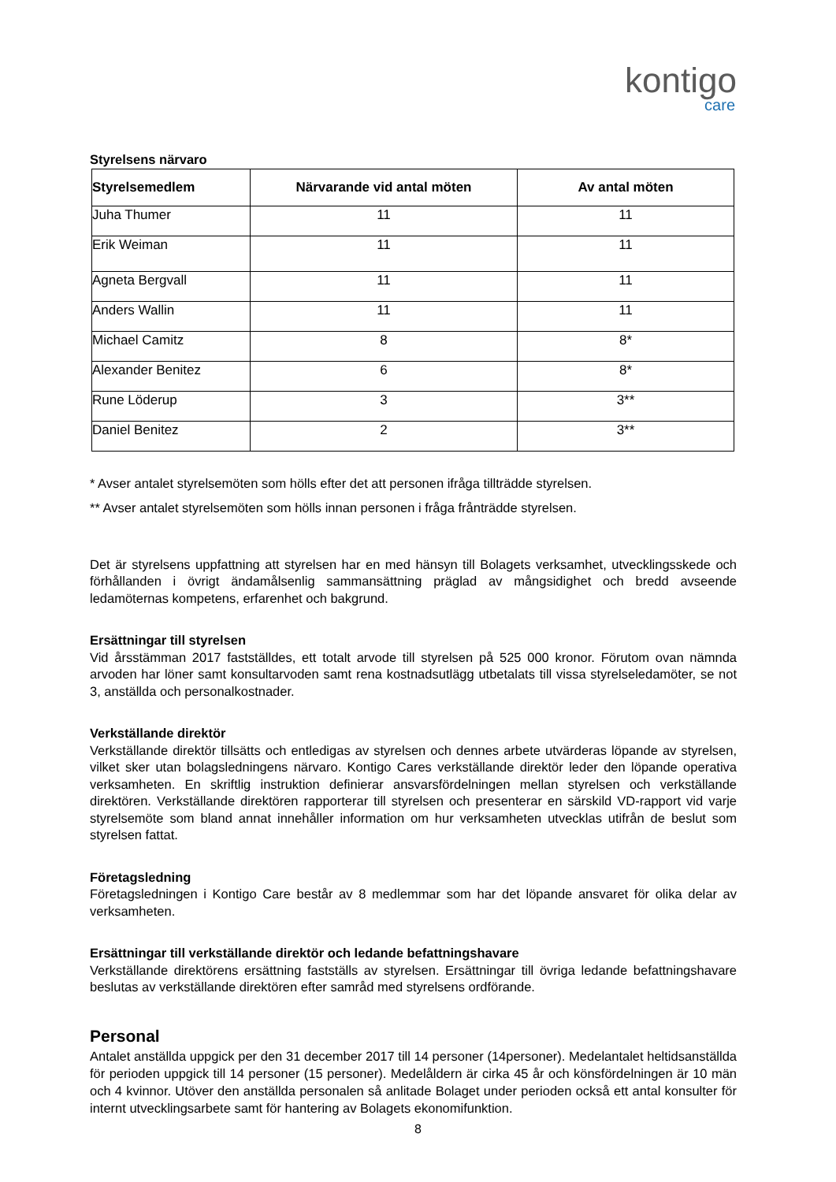kontigo
care
Styrelsens närvaro
| Styrelsemedlem | Närvarande vid antal möten | Av antal möten |
| --- | --- | --- |
| Juha Thumer | 11 | 11 |
| Erik Weiman | 11 | 11 |
| Agneta Bergvall | 11 | 11 |
| Anders Wallin | 11 | 11 |
| Michael Camitz | 8 | 8* |
| Alexander Benitez | 6 | 8* |
| Rune Löderup | 3 | 3** |
| Daniel Benitez | 2 | 3** |
* Avser antalet styrelsemöten som hölls efter det att personen ifråga tillträdde styrelsen.
** Avser antalet styrelsemöten som hölls innan personen i fråga frånträdde styrelsen.
Det är styrelsens uppfattning att styrelsen har en med hänsyn till Bolagets verksamhet, utvecklingsskede och förhållanden i övrigt ändamålsenlig sammansättning präglad av mångsidighet och bredd avseende ledamöternas kompetens, erfarenhet och bakgrund.
Ersättningar till styrelsen
Vid årsstämman 2017 fastställdes, ett totalt arvode till styrelsen på 525 000 kronor. Förutom ovan nämnda arvoden har löner samt konsultarvoden samt rena kostnadsutlägg utbetalats till vissa styrelseledamöter, se not 3, anställda och personalkostnader.
Verkställande direktör
Verkställande direktör tillsätts och entledigas av styrelsen och dennes arbete utvärderas löpande av styrelsen, vilket sker utan bolagsledningens närvaro. Kontigo Cares verkställande direktör leder den löpande operativa verksamheten. En skriftlig instruktion definierar ansvarsfördelningen mellan styrelsen och verkställande direktören. Verkställande direktören rapporterar till styrelsen och presenterar en särskild VD-rapport vid varje styrelsemöte som bland annat innehåller information om hur verksamheten utvecklas utifrån de beslut som styrelsen fattat.
Företagsledning
Företagsledningen i Kontigo Care består av 8 medlemmar som har det löpande ansvaret för olika delar av verksamheten.
Ersättningar till verkställande direktör och ledande befattningshavare
Verkställande direktörens ersättning fastställs av styrelsen. Ersättningar till övriga ledande befattningshavare beslutas av verkställande direktören efter samråd med styrelsens ordförande.
Personal
Antalet anställda uppgick per den 31 december 2017 till 14 personer (14personer). Medelantalet heltidsanställda för perioden uppgick till 14 personer (15 personer). Medelåldern är cirka 45 år och könsfördelningen är 10 män och 4 kvinnor. Utöver den anställda personalen så anlitade Bolaget under perioden också ett antal konsulter för internt utvecklingsarbete samt för hantering av Bolagets ekonomifunktion.
8